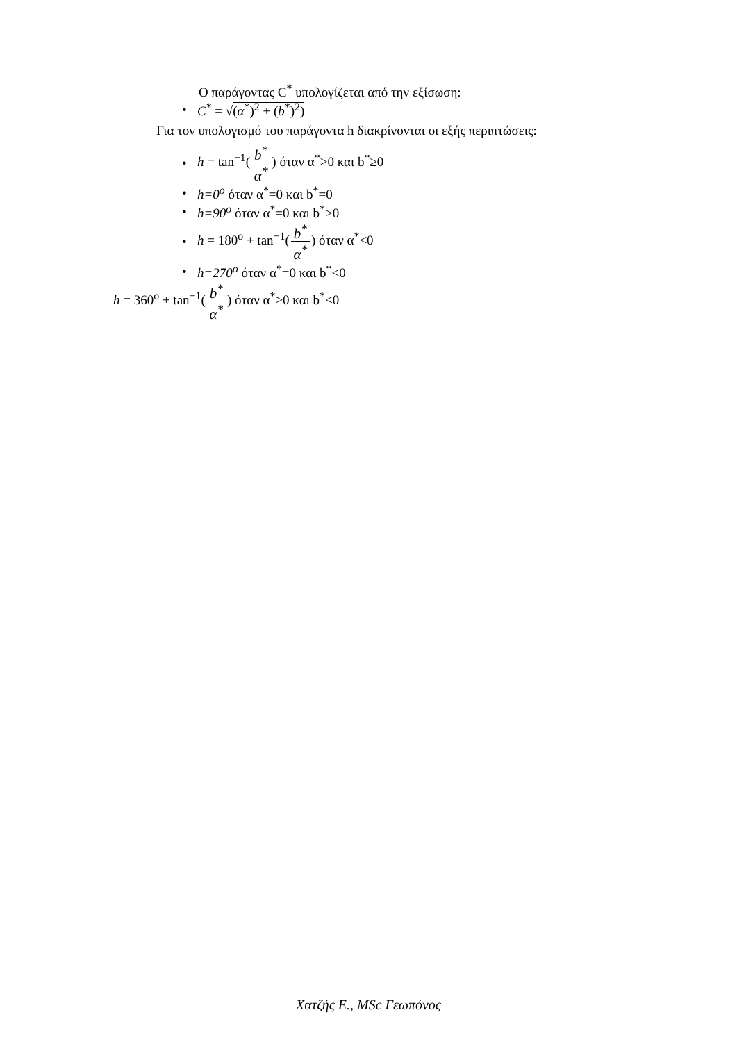Ο παράγοντας C<sup>*</sup> υπολογίζεται από την εξίσωση:
• C<sup>*</sup> = √(α<sup>*</sup>)<sup>2</sup> + (b<sup>*</sup>)<sup>2</sup>)
Για τον υπολογισμό του παράγοντα h διακρίνονται οι εξής περιπτώσεις:
• h = tan<sup>−1</sup>(b<sup>*</sup> α<sup>*</sup>) όταν α<sup>*</sup>>0 και b<sup>*</sup>≥0
• h=0<sup>o</sup> όταν α<sup>*</sup>=0 και b<sup>*</sup>=0
• h=90<sup>o</sup> όταν α<sup>*</sup>=0 και b<sup>*</sup>>0
• h = 180<sup>o</sup> + tan<sup>−1</sup>(b<sup>*</sup> α<sup>*</sup>) όταν α<sup>*</sup><0
• h=270<sup>o</sup> όταν α<sup>*</sup>=0 και b<sup>*</sup><0
h = 360<sup>o</sup> + tan<sup>−1</sup>(b<sup>*</sup> α<sup>*</sup>) όταν α<sup>*</sup>>0 και b<sup>*</sup><0
Χατζής Ε., MSc Γεωπόνος